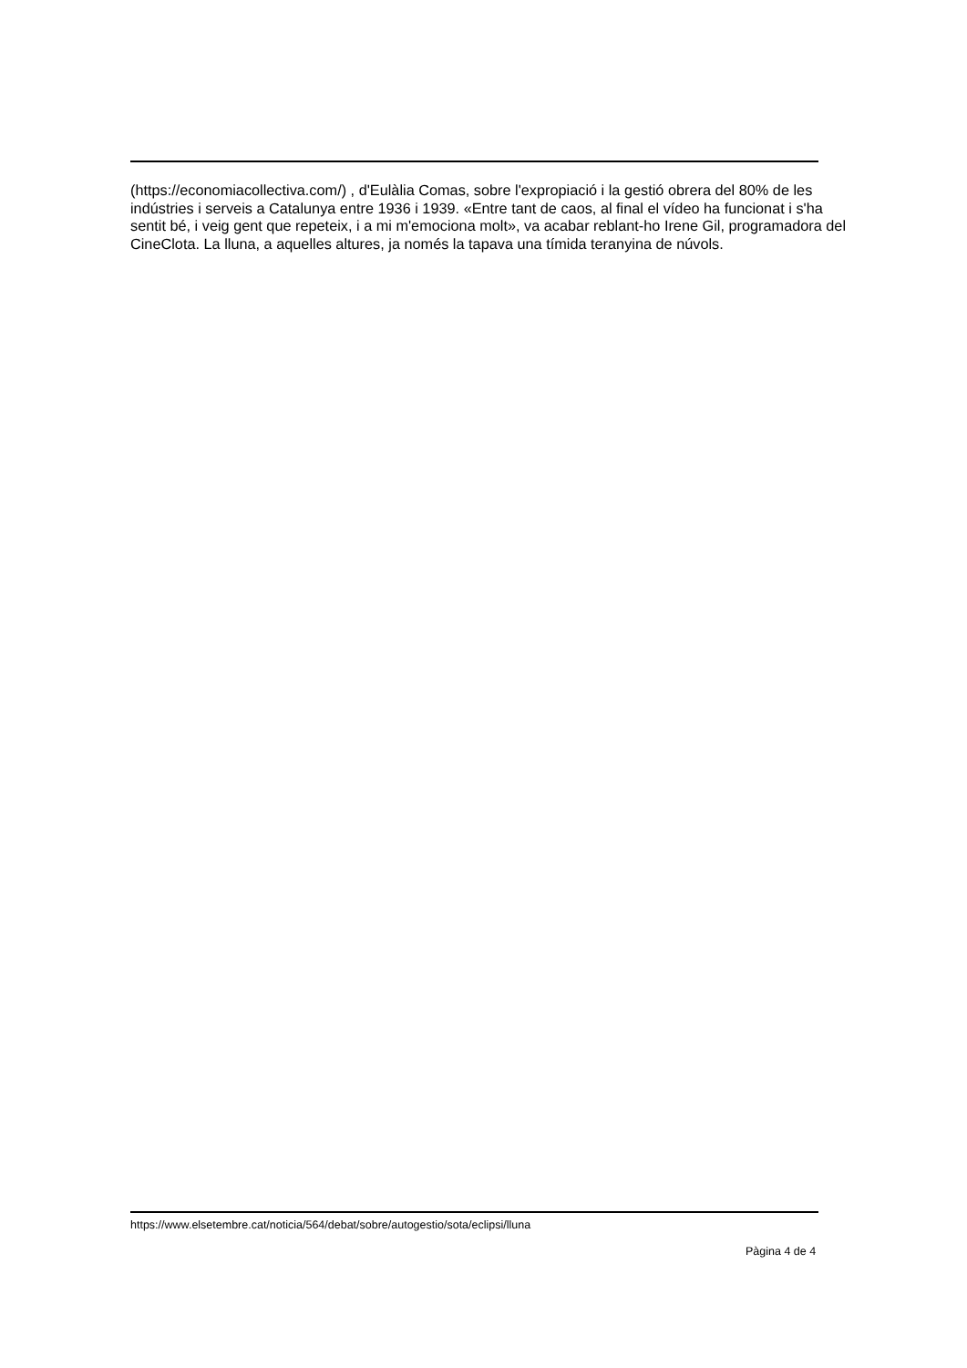(https://economiacollectiva.com/) , d'Eulàlia Comas, sobre l'expropiació i la gestió obrera del 80% de les indústries i serveis a Catalunya entre 1936 i 1939. «Entre tant de caos, al final el vídeo ha funcionat i s'ha sentit bé, i veig gent que repeteix, i a mi m'emociona molt», va acabar reblant-ho Irene Gil, programadora del CineClota. La lluna, a aquelles altures, ja només la tapava una tímida teranyina de núvols.
https://www.elsetembre.cat/noticia/564/debat/sobre/autogestio/sota/eclipsi/lluna
Pàgina 4 de 4